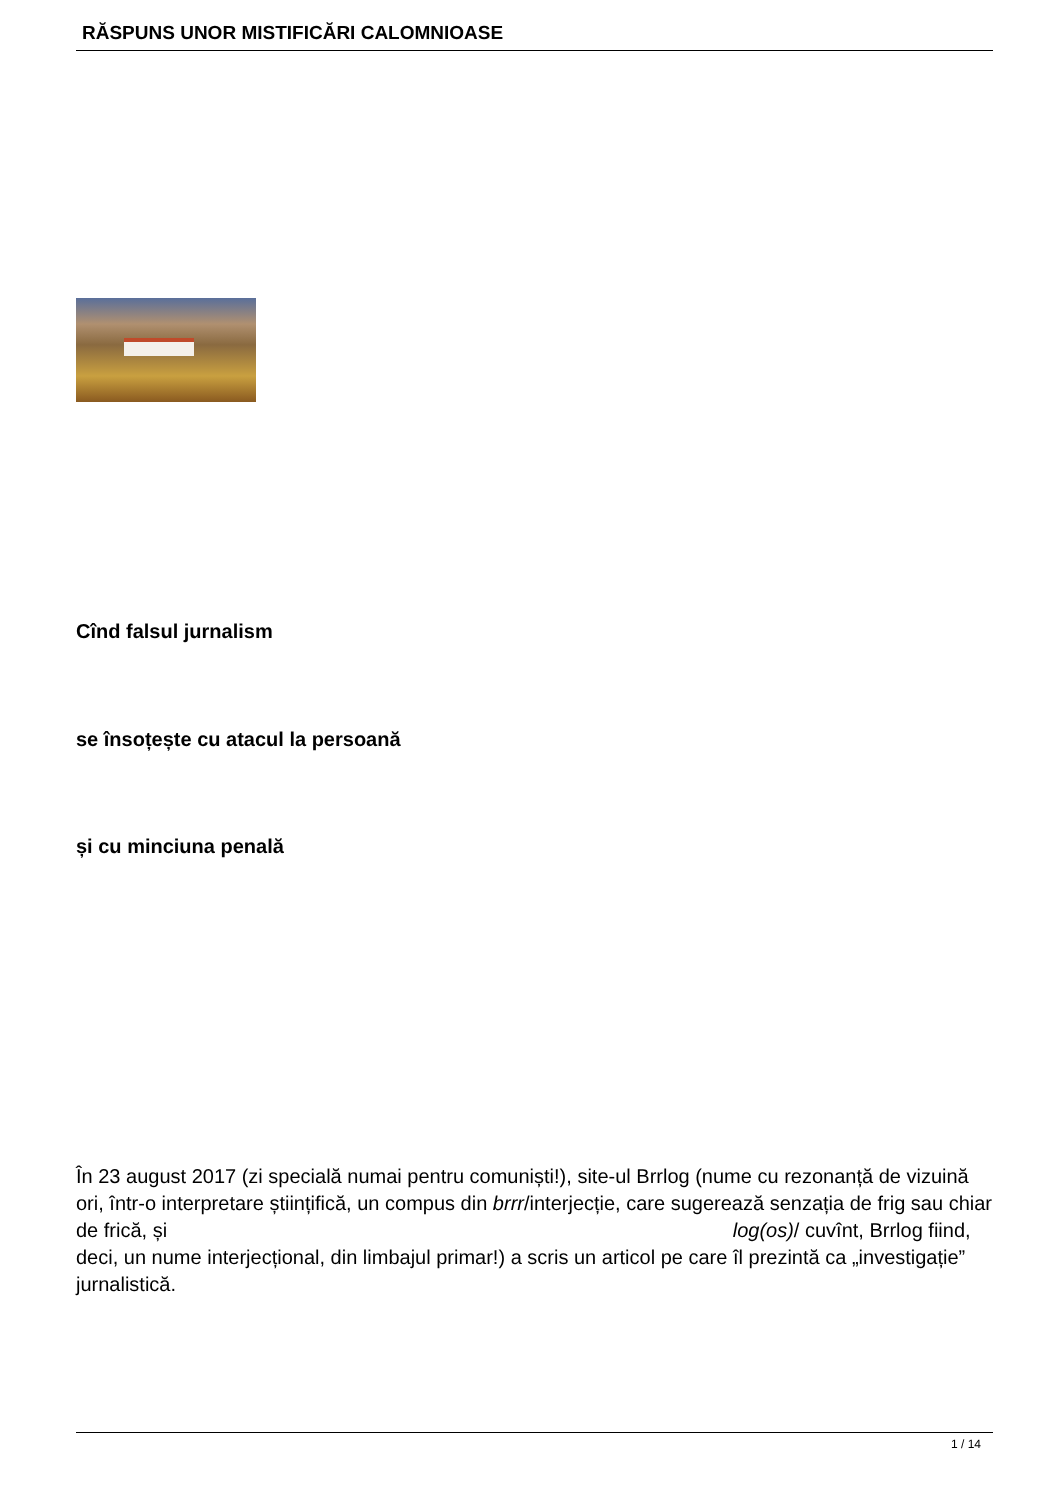RĂSPUNS UNOR MISTIFICĂRI CALOMNIOASE
Cînd falsul jurnalism
se însoțește cu atacul la persoană
și cu minciuna penală
În 23 august 2017 (zi specială numai pentru comuniști!), site-ul Brrlog (nume cu rezonanță de vizuină ori, într-o interpretare științifică, un compus din brrr/interjecție, care sugerează senzația de frig sau chiar de frică, și log(os)/ cuvînt, Brrlog fiind, deci, un nume interjecțional, din limbajul primar!) a scris un articol pe care îl prezintă ca „investigație” jurnalistică.
1 / 14